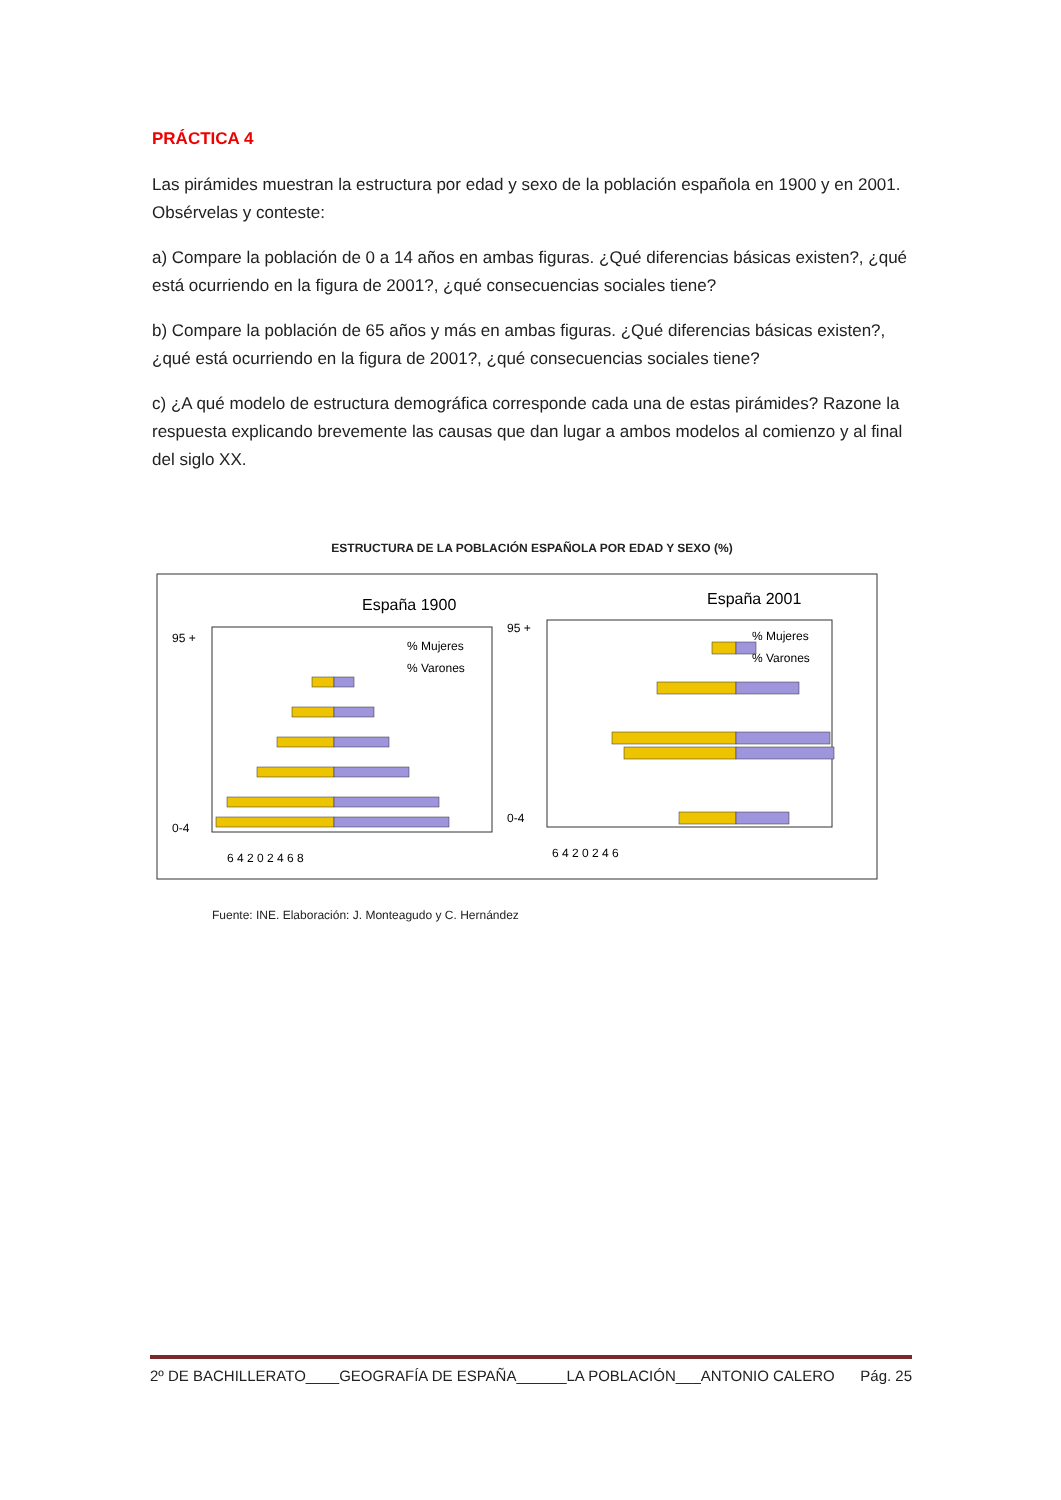PRÁCTICA 4
Las pirámides muestran la estructura por edad y sexo de la población española en 1900 y en 2001. Obsérvelas y conteste:
a) Compare la población de 0 a 14 años en ambas figuras. ¿Qué diferencias básicas existen?, ¿qué está ocurriendo en la figura de 2001?, ¿qué consecuencias sociales tiene?
b) Compare la población de 65 años y más en ambas figuras. ¿Qué diferencias básicas existen?, ¿qué está ocurriendo en la figura de 2001?, ¿qué consecuencias sociales tiene?
c) ¿A qué modelo de estructura demográfica corresponde cada una de estas pirámides? Razone la respuesta explicando brevemente las causas que dan lugar a ambos modelos al comienzo y al final del siglo XX.
ESTRUCTURA DE LA POBLACIÓN ESPAÑOLA POR EDAD Y SEXO (%)
España 1900
España 2001
95 +
0-4
6 4 2 0 2 4 6 8
% Mujeres
% Varones
95 +
0-4
6 4 2 0 2 4 6
% Mujeres
% Varones
Fuente: INE. Elaboración: J. Monteagudo y C. Hernández
2º DE BACHILLERATO____GEOGRAFÍA DE ESPAÑA______LA POBLACIÓN___ANTONIO CALERO Pág. 25